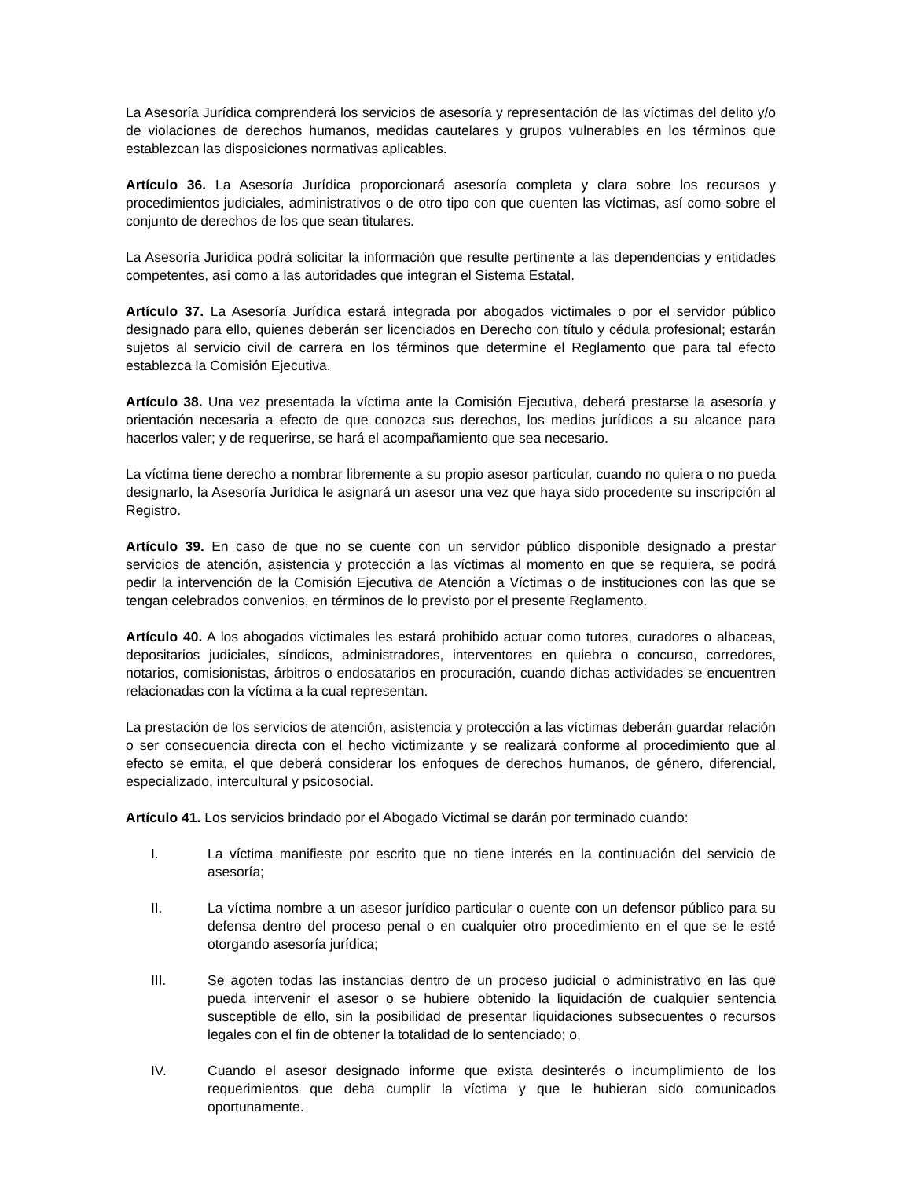La Asesoría Jurídica comprenderá los servicios de asesoría y representación de las víctimas del delito y/o de violaciones de derechos humanos, medidas cautelares y grupos vulnerables en los términos que establezcan las disposiciones normativas aplicables.
Artículo 36. La Asesoría Jurídica proporcionará asesoría completa y clara sobre los recursos y procedimientos judiciales, administrativos o de otro tipo con que cuenten las víctimas, así como sobre el conjunto de derechos de los que sean titulares.
La Asesoría Jurídica podrá solicitar la información que resulte pertinente a las dependencias y entidades competentes, así como a las autoridades que integran el Sistema Estatal.
Artículo 37. La Asesoría Jurídica estará integrada por abogados victimales o por el servidor público designado para ello, quienes deberán ser licenciados en Derecho con título y cédula profesional; estarán sujetos al servicio civil de carrera en los términos que determine el Reglamento que para tal efecto establezca la Comisión Ejecutiva.
Artículo 38. Una vez presentada la víctima ante la Comisión Ejecutiva, deberá prestarse la asesoría y orientación necesaria a efecto de que conozca sus derechos, los medios jurídicos a su alcance para hacerlos valer; y de requerirse, se hará el acompañamiento que sea necesario.
La víctima tiene derecho a nombrar libremente a su propio asesor particular, cuando no quiera o no pueda designarlo, la Asesoría Jurídica le asignará un asesor una vez que haya sido procedente su inscripción al Registro.
Artículo 39. En caso de que no se cuente con un servidor público disponible designado a prestar servicios de atención, asistencia y protección a las víctimas al momento en que se requiera, se podrá pedir la intervención de la Comisión Ejecutiva de Atención a Víctimas o de instituciones con las que se tengan celebrados convenios, en términos de lo previsto por el presente Reglamento.
Artículo 40. A los abogados victimales les estará prohibido actuar como tutores, curadores o albaceas, depositarios judiciales, síndicos, administradores, interventores en quiebra o concurso, corredores, notarios, comisionistas, árbitros o endosatarios en procuración, cuando dichas actividades se encuentren relacionadas con la víctima a la cual representan.
La prestación de los servicios de atención, asistencia y protección a las víctimas deberán guardar relación o ser consecuencia directa con el hecho victimizante y se realizará conforme al procedimiento que al efecto se emita, el que deberá considerar los enfoques de derechos humanos, de género, diferencial, especializado, intercultural y psicosocial.
Artículo 41. Los servicios brindado por el Abogado Victimal se darán por terminado cuando:
I. La víctima manifieste por escrito que no tiene interés en la continuación del servicio de asesoría;
II. La víctima nombre a un asesor jurídico particular o cuente con un defensor público para su defensa dentro del proceso penal o en cualquier otro procedimiento en el que se le esté otorgando asesoría jurídica;
III. Se agoten todas las instancias dentro de un proceso judicial o administrativo en las que pueda intervenir el asesor o se hubiere obtenido la liquidación de cualquier sentencia susceptible de ello, sin la posibilidad de presentar liquidaciones subsecuentes o recursos legales con el fin de obtener la totalidad de lo sentenciado; o,
IV. Cuando el asesor designado informe que exista desinterés o incumplimiento de los requerimientos que deba cumplir la víctima y que le hubieran sido comunicados oportunamente.